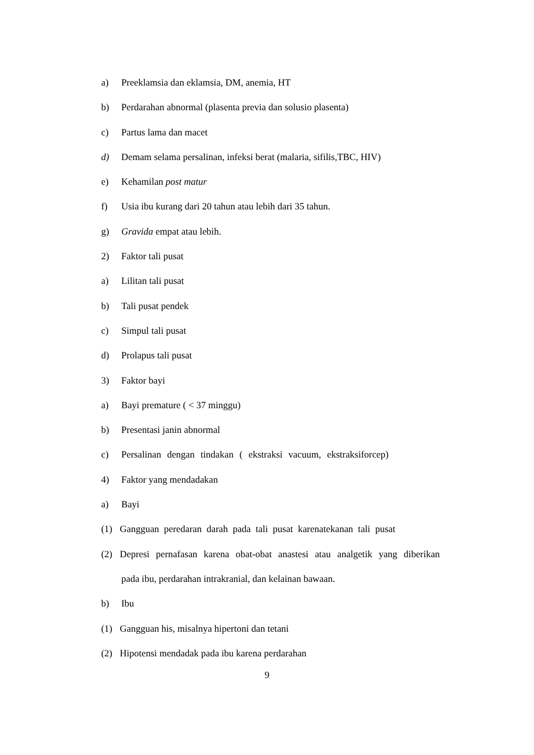a) Preeklamsia dan eklamsia, DM, anemia, HT
b) Perdarahan abnormal (plasenta previa dan solusio plasenta)
c) Partus lama dan macet
d) Demam selama persalinan, infeksi berat (malaria, sifilis,TBC, HIV)
e) Kehamilan post matur
f) Usia ibu kurang dari 20 tahun atau lebih dari 35 tahun.
g) Gravida empat atau lebih.
2) Faktor tali pusat
a) Lilitan tali pusat
b) Tali pusat pendek
c) Simpul tali pusat
d) Prolapus tali pusat
3) Faktor bayi
a) Bayi premature ( < 37 minggu)
b) Presentasi janin abnormal
c) Persalinan dengan tindakan ( ekstraksi vacuum, ekstraksiforcep)
4) Faktor yang mendadakan
a) Bayi
(1) Gangguan peredaran darah pada tali pusat karenatekanan tali pusat
(2) Depresi pernafasan karena obat-obat anastesi atau analgetik yang diberikan
pada ibu, perdarahan intrakranial, dan kelainan bawaan.
b) Ibu
(1) Gangguan his, misalnya hipertoni dan tetani
(2) Hipotensi mendadak pada ibu karena perdarahan
9